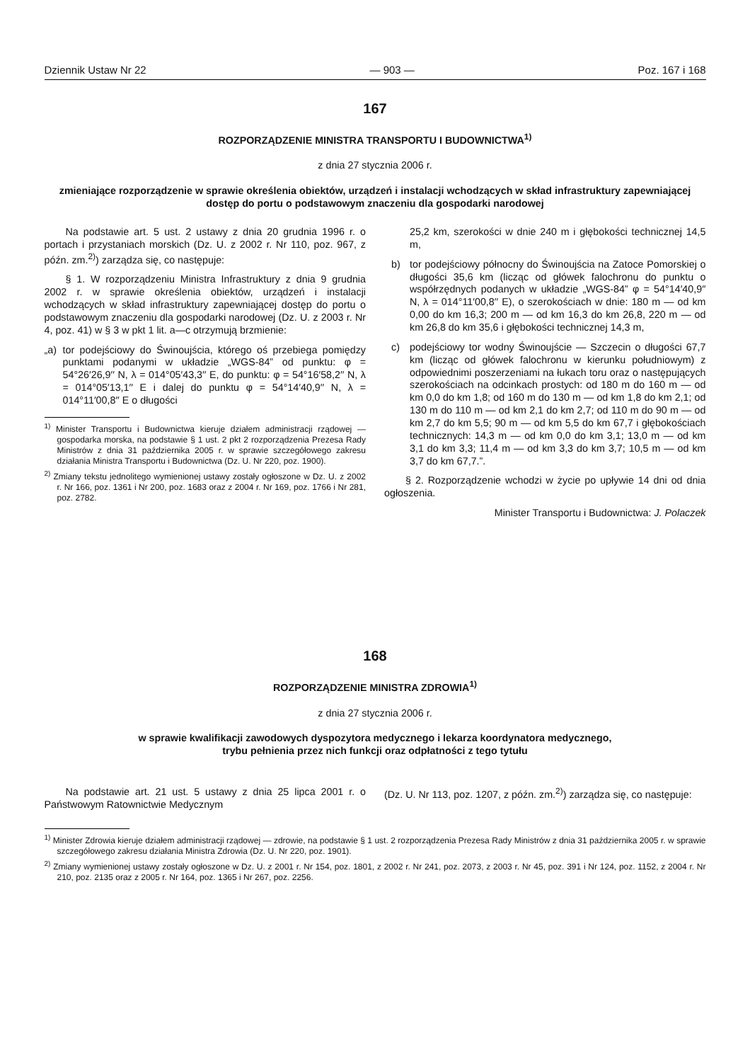Dziennik Ustaw Nr 22 — 903 — Poz. 167 i 168
167
ROZPORZĄDZENIE MINISTRA TRANSPORTU I BUDOWNICTWA<sup>1)</sup>
z dnia 27 stycznia 2006 r.
zmieniające rozporządzenie w sprawie określenia obiektów, urządzeń i instalacji wchodzących w skład infrastruktury zapewniającej dostęp do portu o podstawowym znaczeniu dla gospodarki narodowej
Na podstawie art. 5 ust. 2 ustawy z dnia 20 grudnia 1996 r. o portach i przystaniach morskich (Dz. U. z 2002 r. Nr 110, poz. 967, z późn. zm.<sup>2)</sup>) zarządza się, co następuje:
§ 1. W rozporządzeniu Ministra Infrastruktury z dnia 9 grudnia 2002 r. w sprawie określenia obiektów, urządzeń i instalacji wchodzących w skład infrastruktury zapewniającej dostęp do portu o podstawowym znaczeniu dla gospodarki narodowej (Dz. U. z 2003 r. Nr 4, poz. 41) w § 3 w pkt 1 lit. a—c otrzymują brzmienie:
„a) tor podejściowy do Świnoujścia, którego oś przebiega pomiędzy punktami podanymi w układzie „WGS-84” od punktu: φ = 54°26′26,9′′ N, λ = 014°05′43,3′′ E, do punktu: φ = 54°16′58,2′′ N, λ = 014°05′13,1′′ E i dalej do punktu φ = 54°14′40,9′′ N, λ = 014°11′00,8′′ E o długości
<sup>1)</sup> Minister Transportu i Budownictwa kieruje działem administracji rządowej — gospodarka morska, na podstawie § 1 ust. 2 pkt 2 rozporządzenia Prezesa Rady Ministrów z dnia 31 października 2005 r. w sprawie szczegółowego zakresu działania Ministra Transportu i Budownictwa (Dz. U. Nr 220, poz. 1900).
<sup>2)</sup> Zmiany tekstu jednolitego wymienionej ustawy zostały ogłoszone w Dz. U. z 2002 r. Nr 166, poz. 1361 i Nr 200, poz. 1683 oraz z 2004 r. Nr 169, poz. 1766 i Nr 281, poz. 2782.
25,2 km, szerokości w dnie 240 m i głębokości technicznej 14,5 m,
b) tor podejściowy północny do Świnoujścia na Zatoce Pomorskiej o długości 35,6 km (licząc od główek falochronu do punktu o współrzędnych podanych w układzie „WGS-84” φ = 54°14′40,9′′ N, λ = 014°11′00,8′′ E), o szerokościach w dnie: 180 m — od km 0,00 do km 16,3; 200 m — od km 16,3 do km 26,8, 220 m — od km 26,8 do km 35,6 i głębokości technicznej 14,3 m,
c) podejściowy tor wodny Świnoujście — Szczecin o długości 67,7 km (licząc od główek falochronu w kierunku południowym) z odpowiednimi poszerzeniami na łukach toru oraz o następujących szerokościach na odcinkach prostych: od 180 m do 160 m — od km 0,0 do km 1,8; od 160 m do 130 m — od km 1,8 do km 2,1; od 130 m do 110 m — od km 2,1 do km 2,7; od 110 m do 90 m — od km 2,7 do km 5,5; 90 m — od km 5,5 do km 67,7 i głębokościach technicznych: 14,3 m — od km 0,0 do km 3,1; 13,0 m — od km 3,1 do km 3,3; 11,4 m — od km 3,3 do km 3,7; 10,5 m — od km 3,7 do km 67,7.”.
§ 2. Rozporządzenie wchodzi w życie po upływie 14 dni od dnia ogłoszenia.
Minister Transportu i Budownictwa: J. Polaczek
168
ROZPORZĄDZENIE MINISTRA ZDROWIA<sup>1)</sup>
z dnia 27 stycznia 2006 r.
w sprawie kwalifikacji zawodowych dyspozytora medycznego i lekarza koordynatora medycznego,
trybu pełnienia przez nich funkcji oraz odpłatności z tego tytułu
Na podstawie art. 21 ust. 5 ustawy z dnia 25 lipca 2001 r. o Państwowym Ratownictwie Medycznym
(Dz. U. Nr 113, poz. 1207, z późn. zm.<sup>2)</sup>) zarządza się, co następuje:
<sup>1)</sup> Minister Zdrowia kieruje działem administracji rządowej — zdrowie, na podstawie § 1 ust. 2 rozporządzenia Prezesa Rady Ministrów z dnia 31 października 2005 r. w sprawie szczegółowego zakresu działania Ministra Zdrowia (Dz. U. Nr 220, poz. 1901).
<sup>2)</sup> Zmiany wymienionej ustawy zostały ogłoszone w Dz. U. z 2001 r. Nr 154, poz. 1801, z 2002 r. Nr 241, poz. 2073, z 2003 r. Nr 45, poz. 391 i Nr 124, poz. 1152, z 2004 r. Nr 210, poz. 2135 oraz z 2005 r. Nr 164, poz. 1365 i Nr 267, poz. 2256.